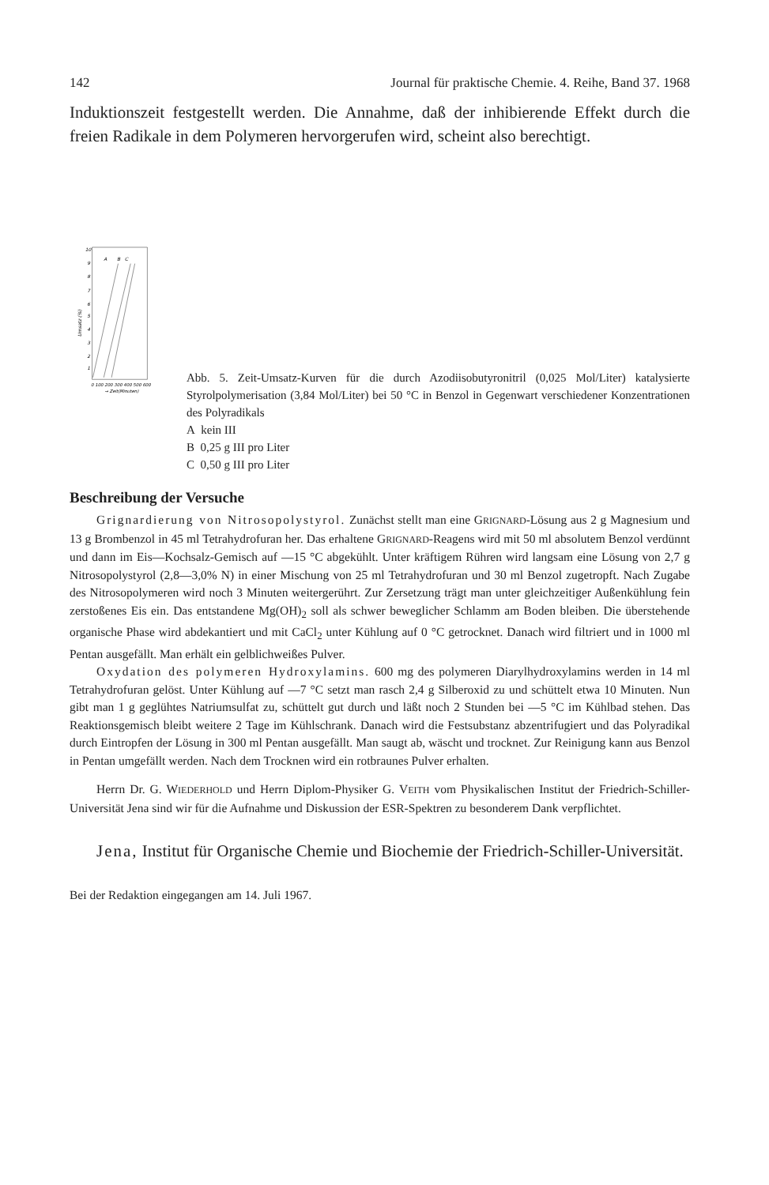142 Journal für praktische Chemie. 4. Reihe, Band 37. 1968
Induktionszeit festgestellt werden. Die Annahme, daß der inhibierende Effekt durch die freien Radikale in dem Polymeren hervorgerufen wird, scheint also berechtigt.
10
9
8
7
6
5
4
3
2
1
Umsatz (%)
A
B
C
0 100 200 300 400 500 600
→ Zeit(Minuten)
Abb. 5. Zeit-Umsatz-Kurven für die durch Azodiisobutyronitril (0,025 Mol/Liter) katalysierte Styrolpolymerisation (3,84 Mol/Liter) bei 50 °C in Benzol in Gegenwart verschiedener Konzentrationen des Polyradikals
A kein III
B 0,25 g III pro Liter
C 0,50 g III pro Liter
Beschreibung der Versuche
Grignardierung von Nitrosopolystyrol. Zunächst stellt man eine GRIGNARD-Lösung aus 2 g Magnesium und 13 g Brombenzol in 45 ml Tetrahydrofuran her. Das erhaltene GRIGNARD-Reagens wird mit 50 ml absolutem Benzol verdünnt und dann im Eis—Kochsalz-Gemisch auf —15 °C abgekühlt. Unter kräftigem Rühren wird langsam eine Lösung von 2,7 g Nitrosopolystyrol (2,8—3,0% N) in einer Mischung von 25 ml Tetrahydrofuran und 30 ml Benzol zugetropft. Nach Zugabe des Nitrosopolymeren wird noch 3 Minuten weitergerührt. Zur Zersetzung trägt man unter gleichzeitiger Außenkühlung fein zerstoßenes Eis ein. Das entstandene Mg(OH)<sub>2</sub> soll als schwer beweglicher Schlamm am Boden bleiben. Die überstehende organische Phase wird abdekantiert und mit CaCl<sub>2</sub> unter Kühlung auf 0 °C getrocknet. Danach wird filtriert und in 1000 ml Pentan ausgefällt. Man erhält ein gelblichweißes Pulver.
Oxydation des polymeren Hydroxylamins. 600 mg des polymeren Diarylhydroxylamins werden in 14 ml Tetrahydrofuran gelöst. Unter Kühlung auf —7 °C setzt man rasch 2,4 g Silberoxid zu und schüttelt etwa 10 Minuten. Nun gibt man 1 g geglühtes Natriumsulfat zu, schüttelt gut durch und läßt noch 2 Stunden bei —5 °C im Kühlbad stehen. Das Reaktionsgemisch bleibt weitere 2 Tage im Kühlschrank. Danach wird die Festsubstanz abzentrifugiert und das Polyradikal durch Eintropfen der Lösung in 300 ml Pentan ausgefällt. Man saugt ab, wäscht und trocknet. Zur Reinigung kann aus Benzol in Pentan umgefällt werden. Nach dem Trocknen wird ein rotbraunes Pulver erhalten.
Herrn Dr. G. WIEDERHOLD und Herrn Diplom-Physiker G. VEITH vom Physikalischen Institut der Friedrich-Schiller-Universität Jena sind wir für die Aufnahme und Diskussion der ESR-Spektren zu besonderem Dank verpflichtet.
Jena, Institut für Organische Chemie und Biochemie der Friedrich-Schiller-Universität.
Bei der Redaktion eingegangen am 14. Juli 1967.